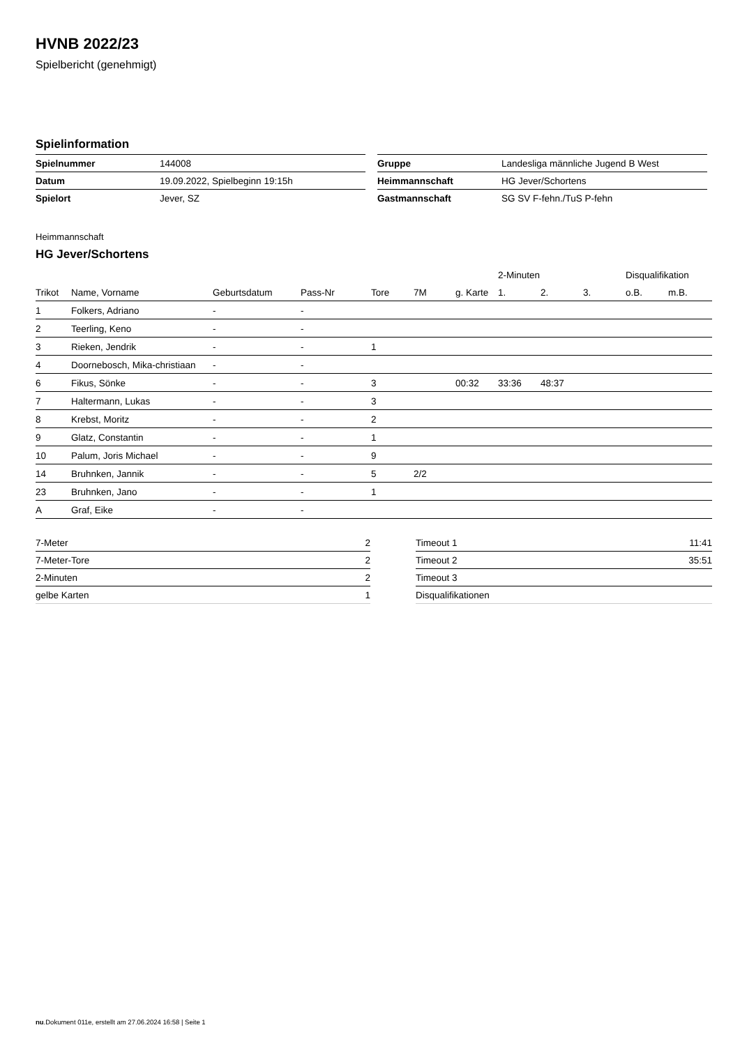HVNB 2022/23
Spielbericht (genehmigt)
Spielinformation
| Spielnummer | 144008 |
| Datum | 19.09.2022, Spielbeginn 19:15h |
| Spielort | Jever, SZ |
| Gruppe | Landesliga männliche Jugend B West |
| Heimmannschaft | HG Jever/Schortens |
| Gastmannschaft | SG SV F-fehn./TuS P-fehn |
Heimmannschaft
HG Jever/Schortens
| | | | | | | | 2-Minuten | | | Disqualifikation | |
| Trikot | Name, Vorname | Geburtsdatum | Pass-Nr | Tore | 7M | g. Karte | 1. | 2. | 3. | o.B. | m.B. |
| 1 | Folkers, Adriano | - | - | | | | | | | | |
| 2 | Teerling, Keno | - | - | | | | | | | | |
| 3 | Rieken, Jendrik | - | - | 1 | | | | | | | |
| 4 | Doornebosch, Mika-christiaan | - | - | | | | | | | | |
| 6 | Fikus, Sönke | - | - | 3 | | 00:32 | 33:36 | 48:37 | | | |
| 7 | Haltermann, Lukas | - | - | 3 | | | | | | | |
| 8 | Krebst, Moritz | - | - | 2 | | | | | | | |
| 9 | Glatz, Constantin | - | - | 1 | | | | | | | |
| 10 | Palum, Joris Michael | - | - | 9 | | | | | | | |
| 14 | Bruhnken, Jannik | - | - | 5 | 2/2 | | | | | | |
| 23 | Bruhnken, Jano | - | - | 1 | | | | | | | |
| A | Graf, Eike | - | - | | | | | | | | |
| 7-Meter | 2 |
| 7-Meter-Tore | 2 |
| 2-Minuten | 2 |
| gelbe Karten | 1 |
| Timeout 1 | 11:41 |
| Timeout 2 | 35:51 |
| Timeout 3 | |
| Disqualifikationen | |
nu.Dokument 011e, erstellt am 27.06.2024 16:58 | Seite 1